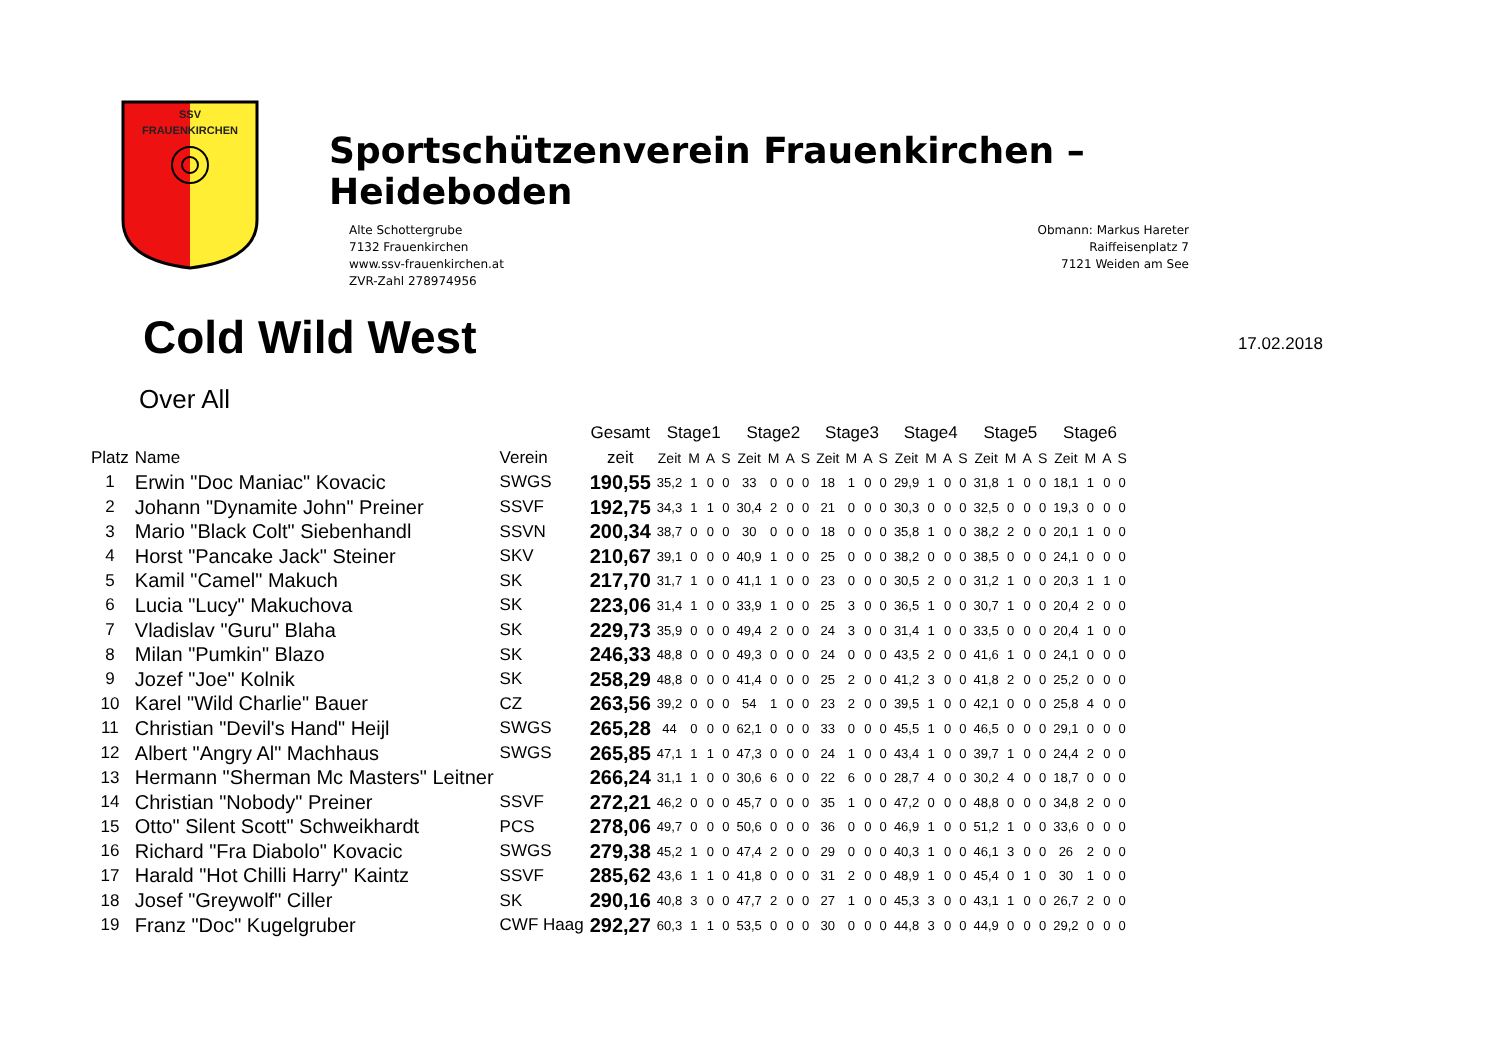SSV
FRAUENKIRCHEN
Sportschützenverein Frauenkirchen – Heideboden
Alte Schottergrube
7132 Frauenkirchen
www.ssv-frauenkirchen.at
ZVR-Zahl 278974956
Obmann: Markus Hareter
Raiffeisenplatz 7
7121 Weiden am See
Cold Wild West
17.02.2018
Over All
| | | | Gesamt | Stage1 | | | | Stage2 | | | | Stage3 | | | | Stage4 | | | | Stage5 | | | | Stage6 | | | |
| --- | --- | --- | --- | --- | --- | --- | --- | --- | --- | --- | --- | --- | --- | --- | --- | --- | --- | --- | --- | --- | --- | --- | --- | --- | --- | --- | --- |
| Platz | Name | Verein | zeit | Zeit | M | A | S | Zeit | M | A | S | Zeit | M | A | S | Zeit | M | A | S | Zeit | M | A | S | Zeit | M | A | S |
| 1 | Erwin "Doc Maniac" Kovacic | SWGS | 190,55 | 35,2 | 1 | 0 | 0 | 33 | 0 | 0 | 0 | 18 | 1 | 0 | 0 | 29,9 | 1 | 0 | 0 | 31,8 | 1 | 0 | 0 | 18,1 | 1 | 0 | 0 |
| 2 | Johann "Dynamite John" Preiner | SSVF | 192,75 | 34,3 | 1 | 1 | 0 | 30,4 | 2 | 0 | 0 | 21 | 0 | 0 | 0 | 30,3 | 0 | 0 | 0 | 32,5 | 0 | 0 | 0 | 19,3 | 0 | 0 | 0 |
| 3 | Mario "Black Colt" Siebenhandl | SSVN | 200,34 | 38,7 | 0 | 0 | 0 | 30 | 0 | 0 | 0 | 18 | 0 | 0 | 0 | 35,8 | 1 | 0 | 0 | 38,2 | 2 | 0 | 0 | 20,1 | 1 | 0 | 0 |
| 4 | Horst "Pancake Jack" Steiner | SKV | 210,67 | 39,1 | 0 | 0 | 0 | 40,9 | 1 | 0 | 0 | 25 | 0 | 0 | 0 | 38,2 | 0 | 0 | 0 | 38,5 | 0 | 0 | 0 | 24,1 | 0 | 0 | 0 |
| 5 | Kamil "Camel" Makuch | SK | 217,70 | 31,7 | 1 | 0 | 0 | 41,1 | 1 | 0 | 0 | 23 | 0 | 0 | 0 | 30,5 | 2 | 0 | 0 | 31,2 | 1 | 0 | 0 | 20,3 | 1 | 1 | 0 |
| 6 | Lucia "Lucy" Makuchova | SK | 223,06 | 31,4 | 1 | 0 | 0 | 33,9 | 1 | 0 | 0 | 25 | 3 | 0 | 0 | 36,5 | 1 | 0 | 0 | 30,7 | 1 | 0 | 0 | 20,4 | 2 | 0 | 0 |
| 7 | Vladislav "Guru" Blaha | SK | 229,73 | 35,9 | 0 | 0 | 0 | 49,4 | 2 | 0 | 0 | 24 | 3 | 0 | 0 | 31,4 | 1 | 0 | 0 | 33,5 | 0 | 0 | 0 | 20,4 | 1 | 0 | 0 |
| 8 | Milan "Pumkin" Blazo | SK | 246,33 | 48,8 | 0 | 0 | 0 | 49,3 | 0 | 0 | 0 | 24 | 0 | 0 | 0 | 43,5 | 2 | 0 | 0 | 41,6 | 1 | 0 | 0 | 24,1 | 0 | 0 | 0 |
| 9 | Jozef "Joe" Kolnik | SK | 258,29 | 48,8 | 0 | 0 | 0 | 41,4 | 0 | 0 | 0 | 25 | 2 | 0 | 0 | 41,2 | 3 | 0 | 0 | 41,8 | 2 | 0 | 0 | 25,2 | 0 | 0 | 0 |
| 10 | Karel "Wild Charlie" Bauer | CZ | 263,56 | 39,2 | 0 | 0 | 0 | 54 | 1 | 0 | 0 | 23 | 2 | 0 | 0 | 39,5 | 1 | 0 | 0 | 42,1 | 0 | 0 | 0 | 25,8 | 4 | 0 | 0 |
| 11 | Christian "Devil's Hand" Heijl | SWGS | 265,28 | 44 | 0 | 0 | 0 | 62,1 | 0 | 0 | 0 | 33 | 0 | 0 | 0 | 45,5 | 1 | 0 | 0 | 46,5 | 0 | 0 | 0 | 29,1 | 0 | 0 | 0 |
| 12 | Albert "Angry Al" Machhaus | SWGS | 265,85 | 47,1 | 1 | 1 | 0 | 47,3 | 0 | 0 | 0 | 24 | 1 | 0 | 0 | 43,4 | 1 | 0 | 0 | 39,7 | 1 | 0 | 0 | 24,4 | 2 | 0 | 0 |
| 13 | Hermann "Sherman Mc Masters" Leitner | | 266,24 | 31,1 | 1 | 0 | 0 | 30,6 | 6 | 0 | 0 | 22 | 6 | 0 | 0 | 28,7 | 4 | 0 | 0 | 30,2 | 4 | 0 | 0 | 18,7 | 0 | 0 | 0 |
| 14 | Christian "Nobody" Preiner | SSVF | 272,21 | 46,2 | 0 | 0 | 0 | 45,7 | 0 | 0 | 0 | 35 | 1 | 0 | 0 | 47,2 | 0 | 0 | 0 | 48,8 | 0 | 0 | 0 | 34,8 | 2 | 0 | 0 |
| 15 | Otto" Silent Scott" Schweikhardt | PCS | 278,06 | 49,7 | 0 | 0 | 0 | 50,6 | 0 | 0 | 0 | 36 | 0 | 0 | 0 | 46,9 | 1 | 0 | 0 | 51,2 | 1 | 0 | 0 | 33,6 | 0 | 0 | 0 |
| 16 | Richard "Fra Diabolo" Kovacic | SWGS | 279,38 | 45,2 | 1 | 0 | 0 | 47,4 | 2 | 0 | 0 | 29 | 0 | 0 | 0 | 40,3 | 1 | 0 | 0 | 46,1 | 3 | 0 | 0 | 26 | 2 | 0 | 0 |
| 17 | Harald "Hot Chilli Harry" Kaintz | SSVF | 285,62 | 43,6 | 1 | 1 | 0 | 41,8 | 0 | 0 | 0 | 31 | 2 | 0 | 0 | 48,9 | 1 | 0 | 0 | 45,4 | 0 | 1 | 0 | 30 | 1 | 0 | 0 |
| 18 | Josef "Greywolf" Ciller | SK | 290,16 | 40,8 | 3 | 0 | 0 | 47,7 | 2 | 0 | 0 | 27 | 1 | 0 | 0 | 45,3 | 3 | 0 | 0 | 43,1 | 1 | 0 | 0 | 26,7 | 2 | 0 | 0 |
| 19 | Franz "Doc" Kugelgruber | CWF Haag | 292,27 | 60,3 | 1 | 1 | 0 | 53,5 | 0 | 0 | 0 | 30 | 0 | 0 | 0 | 44,8 | 3 | 0 | 0 | 44,9 | 0 | 0 | 0 | 29,2 | 0 | 0 | 0 |